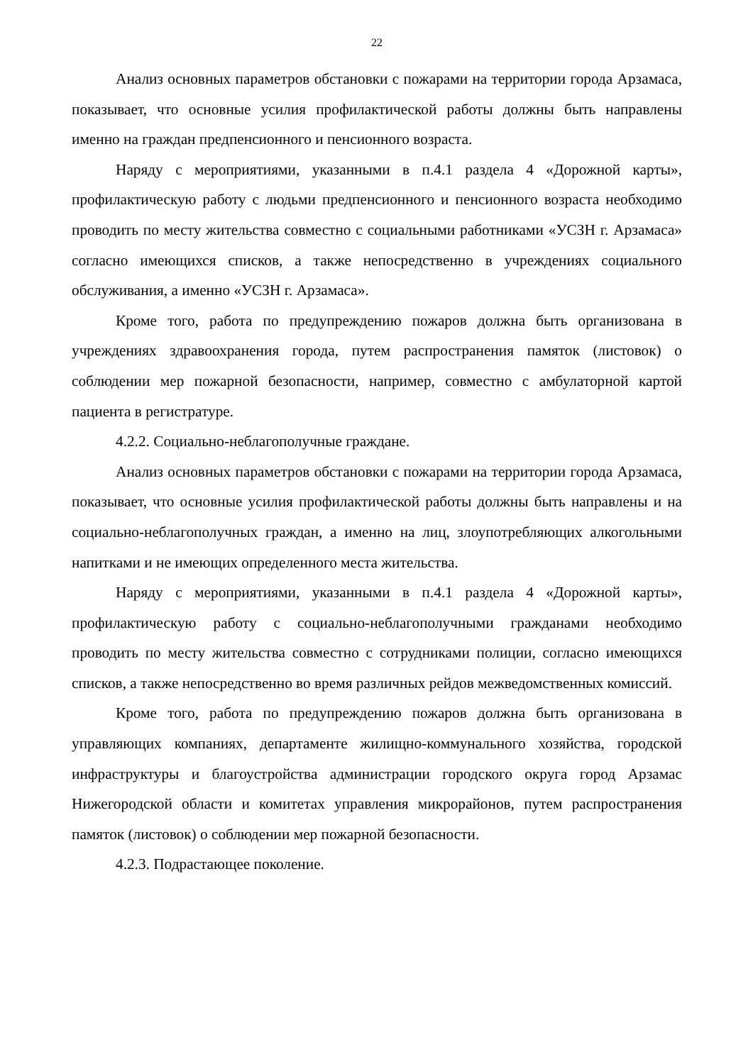22
Анализ основных параметров обстановки с пожарами на территории города Арзамаса, показывает, что основные усилия профилактической работы должны быть направлены именно на граждан предпенсионного и пенсионного возраста.
Наряду с мероприятиями, указанными в п.4.1 раздела 4 «Дорожной карты», профилактическую работу с людьми предпенсионного и пенсионного возраста необходимо проводить по месту жительства совместно с социальными работниками «УСЗН г. Арзамаса» согласно имеющихся списков, а также непосредственно в учреждениях социального обслуживания, а именно «УСЗН г. Арзамаса».
Кроме того, работа по предупреждению пожаров должна быть организована в учреждениях здравоохранения города, путем распространения памяток (листовок) о соблюдении мер пожарной безопасности, например, совместно с амбулаторной картой пациента в регистратуре.
4.2.2. Социально-неблагополучные граждане.
Анализ основных параметров обстановки с пожарами на территории города Арзамаса, показывает, что основные усилия профилактической работы должны быть направлены и на социально-неблагополучных граждан, а именно на лиц, злоупотребляющих алкогольными напитками и не имеющих определенного места жительства.
Наряду с мероприятиями, указанными в п.4.1 раздела 4 «Дорожной карты», профилактическую работу с социально-неблагополучными гражданами необходимо проводить по месту жительства совместно с сотрудниками полиции, согласно имеющихся списков, а также непосредственно во время различных рейдов межведомственных комиссий.
Кроме того, работа по предупреждению пожаров должна быть организована в управляющих компаниях, департаменте жилищно-коммунального хозяйства, городской инфраструктуры и благоустройства администрации городского округа город Арзамас Нижегородской области и комитетах управления микрорайонов, путем распространения памяток (листовок) о соблюдении мер пожарной безопасности.
4.2.3. Подрастающее поколение.